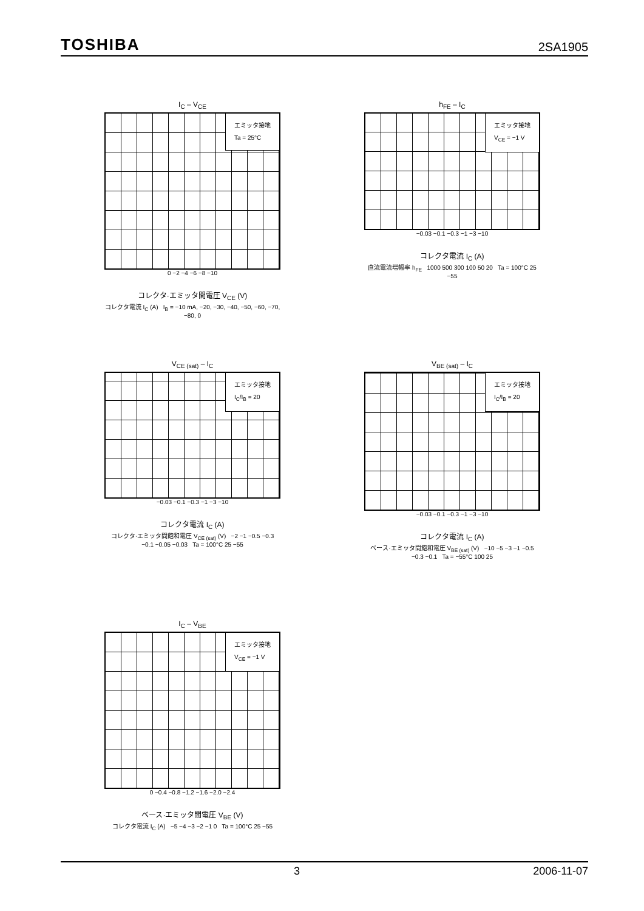TOSHIBA 2SA1905
I<sub>C</sub> – V<sub>CE</sub>
エミッタ接地
Ta = 25°C
0 −2 −4 −6 −8 −10
コレクタ·エミッタ間電圧 V<sub>CE</sub> (V)
コレクタ電流 I<sub>C</sub> (A) I<sub>B</sub> = −10 mA, −20, −30, −40, −50, −60, −70, −80, 0
h<sub>FE</sub> – I<sub>C</sub>
エミッタ接地
V<sub>CE</sub> = −1 V
−0.03 −0.1 −0.3 −1 −3 −10
コレクタ電流 I<sub>C</sub> (A)
直流電流増幅率 h<sub>FE</sub> 1000 500 300 100 50 20 Ta = 100°C 25 −55
V<sub>CE (sat)</sub> – I<sub>C</sub>
エミッタ接地
I<sub>C</sub>/I<sub>B</sub> = 20
−0.03 −0.1 −0.3 −1 −3 −10
コレクタ電流 I<sub>C</sub> (A)
コレクタ·エミッタ間飽和電圧 V<sub>CE (sat)</sub> (V) −2 −1 −0.5 −0.3 −0.1 −0.05 −0.03 Ta = 100°C 25 −55
V<sub>BE (sat)</sub> – I<sub>C</sub>
エミッタ接地
I<sub>C</sub>/I<sub>B</sub> = 20
−0.03 −0.1 −0.3 −1 −3 −10
コレクタ電流 I<sub>C</sub> (A)
ベース·エミッタ間飽和電圧 V<sub>BE (sat)</sub> (V) −10 −5 −3 −1 −0.5 −0.3 −0.1 Ta = −55°C 100 25
I<sub>C</sub> – V<sub>BE</sub>
エミッタ接地
V<sub>CE</sub> = −1 V
0 −0.4 −0.8 −1.2 −1.6 −2.0 −2.4
ベース·エミッタ間電圧 V<sub>BE</sub> (V)
コレクタ電流 I<sub>C</sub> (A) −5 −4 −3 −2 −1 0 Ta = 100°C 25 −55
3 2006-11-07